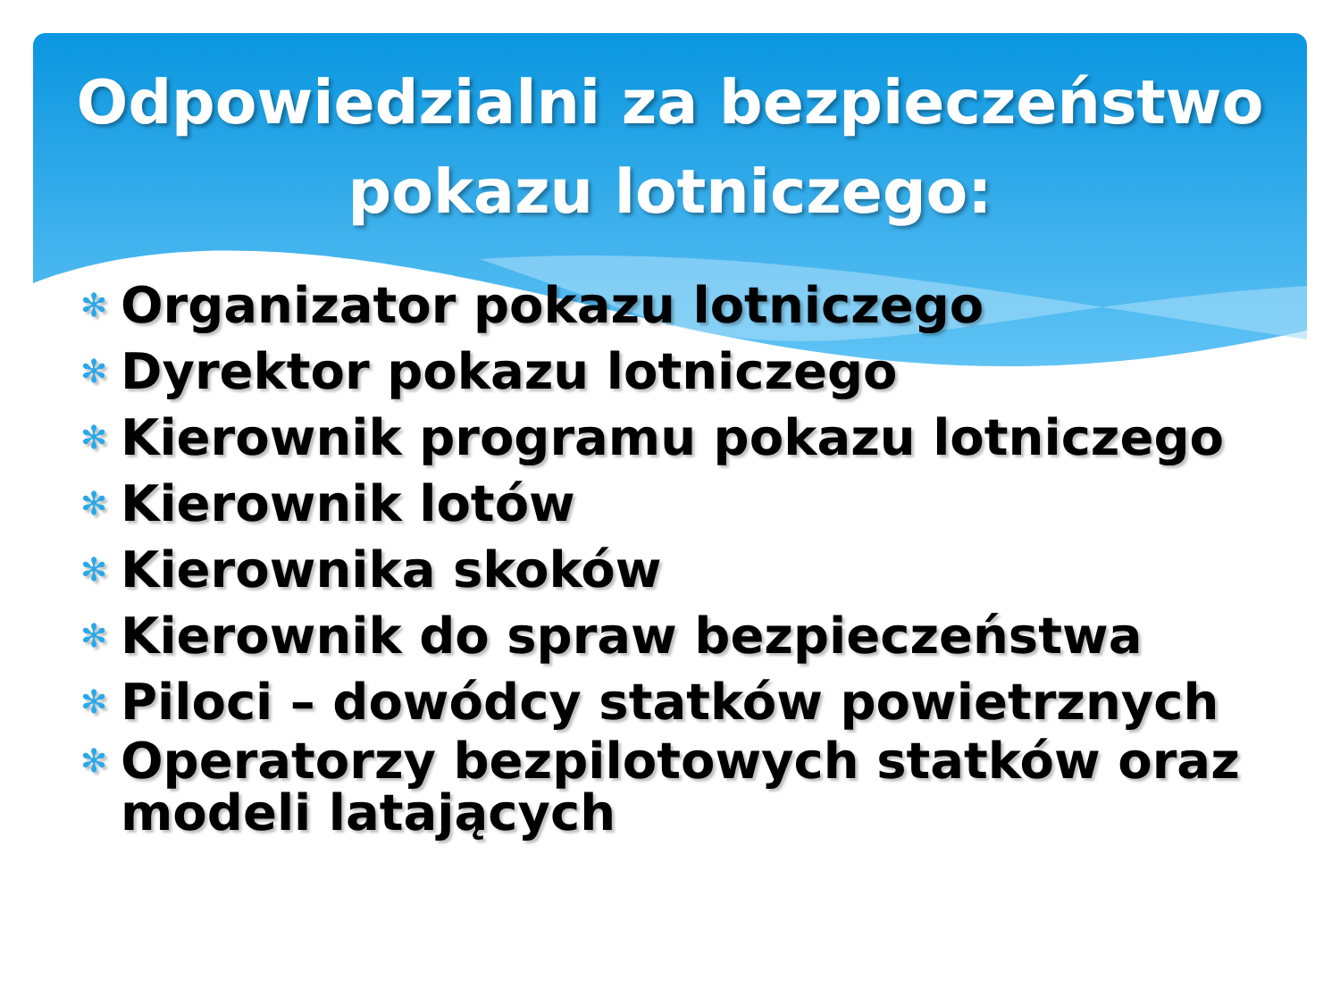Odpowiedzialni za bezpieczeństwo
pokazu lotniczego:
✻ Organizator pokazu lotniczego
✻ Dyrektor pokazu lotniczego
✻ Kierownik programu pokazu lotniczego
✻ Kierownik lotów
✻ Kierownika skoków
✻ Kierownik do spraw bezpieczeństwa
✻ Piloci – dowódcy statków powietrznych
✻ Operatorzy bezpilotowych statków oraz modeli latających